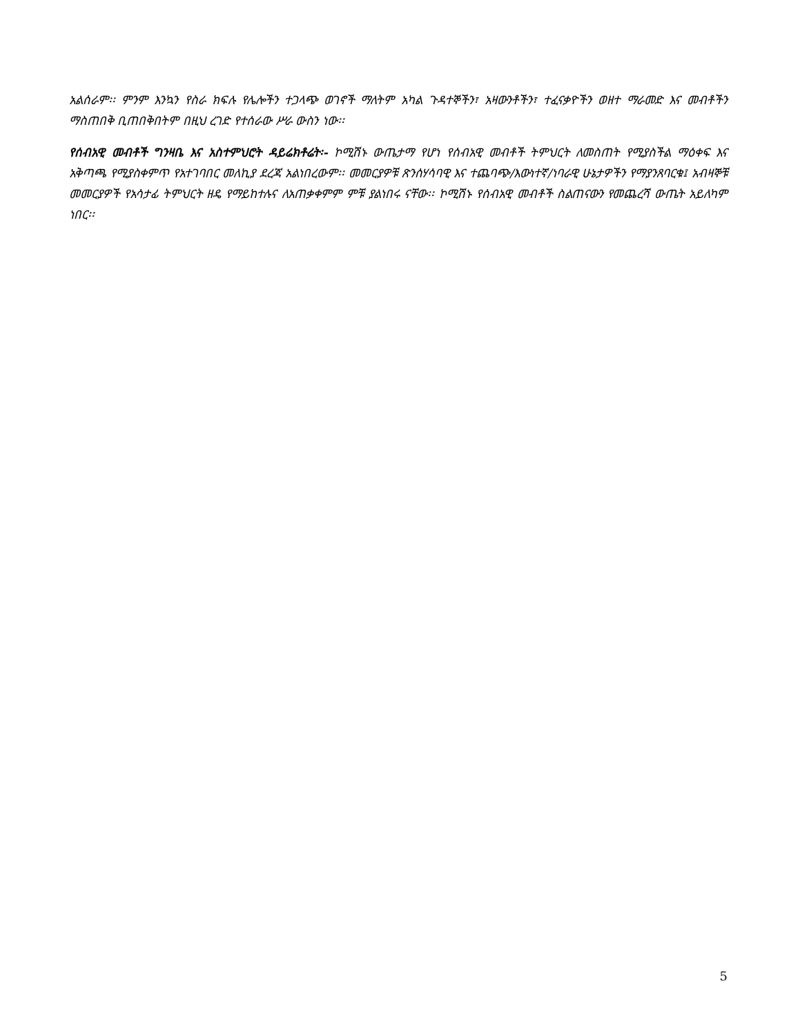አልሰራም፡፡ ምንም እንኳን የስራ ክፍሉ የሌሎችን ተጋላጭ ወገኖች ማለትም አካል ጉዳተኞችን፣ አዛውንቶችን፣ ተፈናቃዮችን ወዘተ ማራመድ እና መብቶችን ማስጠበቅ ቢጠበቅበትም በዚህ ረገድ የተሰራው ሥራ ውስን ነው፡፡
የሰብአዊ መብቶች ግንዛቤ እና አስተምህሮት ዳይሬክቶሬት፡- ኮሚሽኑ ውጤታማ የሆነ የሰብአዊ መብቶች ትምህርት ለመስጠት የሚያስችል ማዕቀፍ እና አቅጣጫ የሚያስቀምጥ የአተገባበር መለኪያ ደረጃ አልነበረውም፡፡ መመርያዎቹ ጽንሰሃሳባዊ እና ተጨባጭ/እውነተኛ/ነባራዊ ሁኔታዎችን የማያንጸባርቁ፤ አብዛኞቹ መመርያዎች የአሳታፊ ትምህርት ዘዴ የማይከተሉና ለአጠቃቀምም ምቹ ያልነበሩ ናቸው፡፡ ኮሚሽኑ የሰብአዊ መብቶች ስልጠናውን የመጨረሻ ውጤት አይለካም ነበር፡፡
5